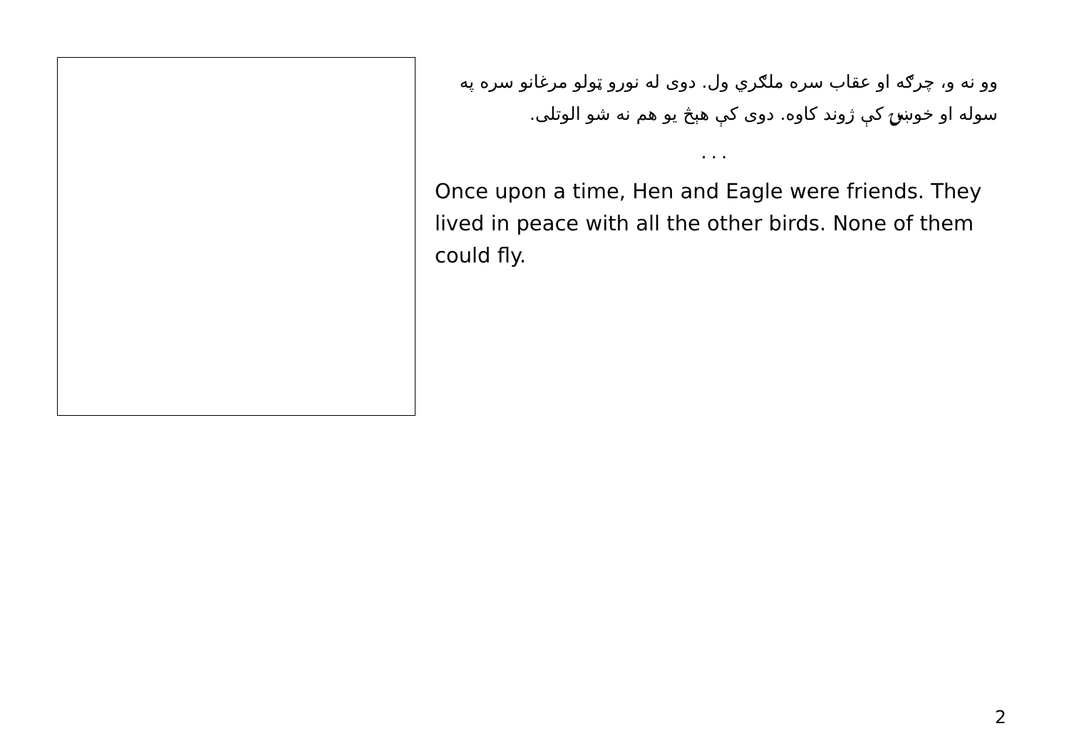وو نه و، چرګه او عقاب سره ملګري ول. دوی له نورو ټولو مرغانو سره په سوله او خوښۍ کې ژوند کاوه. دوی کې هېڅ یو هم نه شو الوتلی.
...
Once upon a time, Hen and Eagle were friends. They lived in peace with all the other birds. None of them could fly.
2